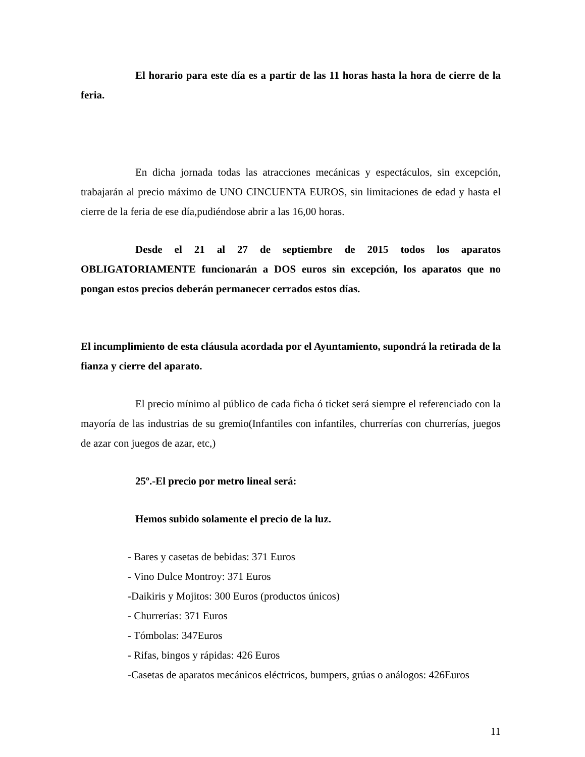El horario para este día es a partir de las 11 horas hasta la hora de cierre de la feria.
En dicha jornada todas las atracciones mecánicas y espectáculos, sin excepción, trabajarán al precio máximo de UNO CINCUENTA EUROS, sin limitaciones de edad y hasta el cierre de la feria de ese día,pudiéndose abrir a las 16,00 horas.
Desde el 21 al 27 de septiembre de 2015 todos los aparatos OBLIGATORIAMENTE funcionarán a DOS euros sin excepción, los aparatos que no pongan estos precios deberán permanecer cerrados estos días.
El incumplimiento de esta cláusula acordada por el Ayuntamiento, supondrá la retirada de la fianza y cierre del aparato.
El precio mínimo al público de cada ficha ó ticket será siempre el referenciado con la mayoría de las industrias de su gremio(Infantiles con infantiles, churrerías con churrerías, juegos de azar con juegos de azar, etc,)
25º.-El precio por metro lineal será:
Hemos subido solamente el precio de la luz.
- Bares y casetas de bebidas: 371 Euros
- Vino Dulce Montroy: 371 Euros
-Daikiris y Mojitos: 300 Euros (productos únicos)
- Churrerías: 371 Euros
- Tómbolas: 347Euros
- Rifas, bingos y rápidas: 426 Euros
-Casetas de aparatos mecánicos eléctricos, bumpers, grúas o análogos: 426Euros
11